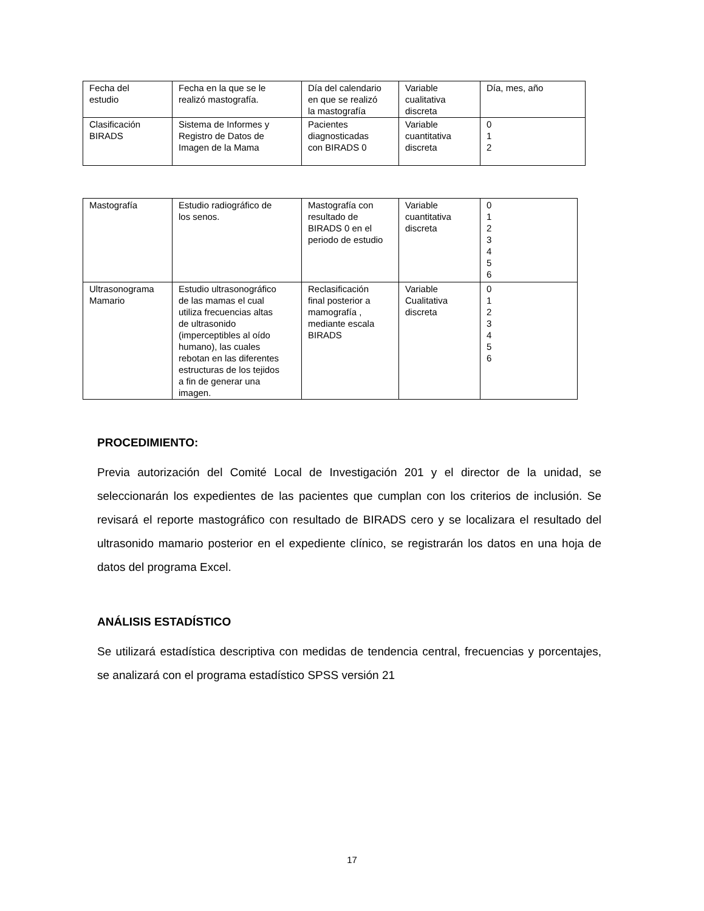| Fecha del estudio | Fecha en la que se le realizó mastografía. | Día del calendario en que se realizó la mastografía | Variable cualitativa discreta | Día, mes, año |
| Clasificación BIRADS | Sistema de Informes y Registro de Datos de Imagen de la Mama | Pacientes diagnosticadas con BIRADS 0 | Variable cuantitativa discreta | 0 1 2 |
| Mastografía | Estudio radiográfico de los senos. | Mastografía con resultado de BIRADS 0 en el periodo de estudio | Variable cuantitativa discreta | 0 1 2 3 4 5 6 |
| Ultrasonograma Mamario | Estudio ultrasonográfico de las mamas el cual utiliza frecuencias altas de ultrasonido (imperceptibles al oído humano), las cuales rebotan en las diferentes estructuras de los tejidos a fin de generar una imagen. | Reclasificación final posterior a mamografía , mediante escala BIRADS | Variable Cualitativa discreta | 0 1 2 3 4 5 6 |
PROCEDIMIENTO:
Previa autorización del Comité Local de Investigación 201 y el director de la unidad, se seleccionarán los expedientes de las pacientes que cumplan con los criterios de inclusión. Se revisará el reporte mastográfico con resultado de BIRADS cero y se localizara el resultado del ultrasonido mamario posterior en el expediente clínico, se registrarán los datos en una hoja de datos del programa Excel.
ANÁLISIS ESTADÍSTICO
Se utilizará estadística descriptiva con medidas de tendencia central, frecuencias y porcentajes, se analizará con el programa estadístico SPSS versión 21
17